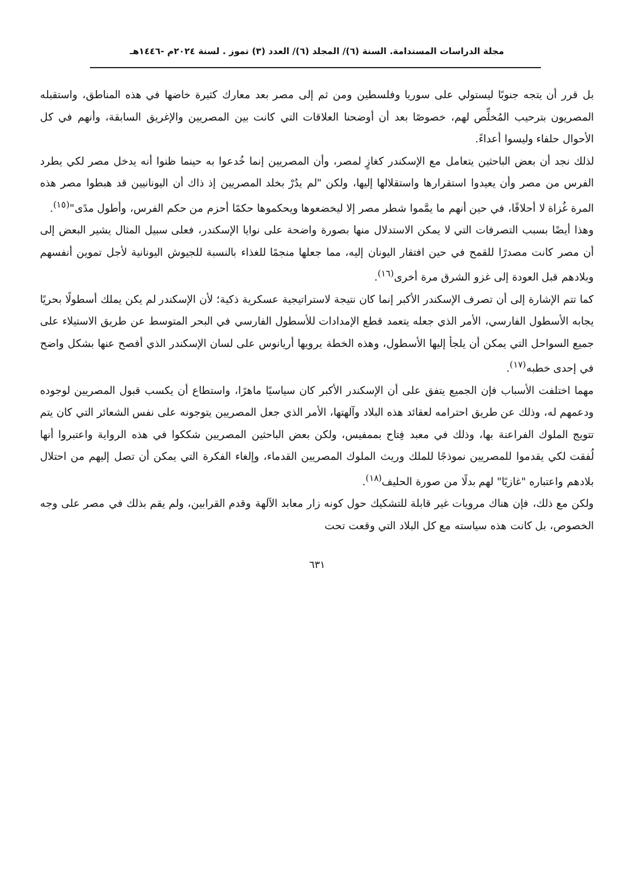مجلة الدراسات المستدامة. السنة (٦)/ المجلد (٦)/ العدد (٣) تموز . لسنة ٢٠٢٤م -١٤٤٦هـ
بل قرر أن يتجه جنوبًا ليستولي على سوريا وفلسطين ومن ثم إلى مصر بعد معارك كثيرة خاضها في هذه المناطق، واستقبله المصريون بترحيب المُخلِّص لهم، خصوصًا بعد أن أوضحنا العلاقات التي كانت بين المصريين والإغريق السابقة، وأنهم في كل الأحوال حلفاء وليسوا أعداءً.
لذلك نجد أن بعض الباحثين يتعامل مع الإسكندر كغازٍ لمصر، وأن المصريين إنما خُدعوا به حينما ظنوا أنه يدخل مصر لكي يطرد الفرس من مصر وأن يعيدوا استقرارها واستقلالها إليها، ولكن "لم يدُرْ بخلد المصريين إذ ذاك أن اليونانيين قد هبطوا مصر هذه المرة غُزاة لا أحلافًا، في حين أنهم ما يمَّموا شطر مصر إلا ليخضعوها ويحكموها حكمًا أحزم من حكم الفرس، وأطول مدًى"<sup>(١٥)</sup>.
وهذا أيضًا بسبب التصرفات التي لا يمكن الاستدلال منها بصورة واضحة على نوايا الإسكندر، فعلى سبيل المثال يشير البعض إلى أن مصر كانت مصدرًا للقمح في حين افتقار اليونان إليه، مما جعلها منجمًا للغذاء بالنسبة للجيوش اليونانية لأجل تموين أنفسهم وبلادهم قبل العودة إلى غزو الشرق مرة أخرى<sup>(١٦)</sup>.
كما تتم الإشارة إلى أن تصرف الإسكندر الأكبر إنما كان نتيجة لاستراتيجية عسكرية ذكية؛ لأن الإسكندر لم يكن يملك أسطولًا بحريًا يجابه الأسطول الفارسي، الأمر الذي جعله يتعمد قطع الإمدادات للأسطول الفارسي في البحر المتوسط عن طريق الاستيلاء على جميع السواحل التي يمكن أن يلجأ إليها الأسطول، وهذه الخطة يرويها أريانوس على لسان الإسكندر الذي أفصح عنها بشكل واضح في إحدى خطبه<sup>(١٧)</sup>.
مهما اختلفت الأسباب فإن الجميع يتفق على أن الإسكندر الأكبر كان سياسيًا ماهرًا، واستطاع أن يكسب قبول المصريين لوجوده ودعمهم له، وذلك عن طريق احترامه لعقائد هذه البلاد وآلهتها، الأمر الذي جعل المصريين يتوجونه على نفس الشعائر التي كان يتم تتويج الملوك الفراعنة بها، وذلك في معبد فِتاح بممفيس، ولكن بعض الباحثين المصريين شككوا في هذه الرواية واعتبروا أنها لُفقت لكي يقدموا للمصريين نموذجًا للملك وريث الملوك المصريين القدماء، وإلغاء الفكرة التي يمكن أن تصل إليهم من احتلال بلادهم واعتباره "غازيًا" لهم بدلًا من صورة الحليف<sup>(١٨)</sup>.
ولكن مع ذلك، فإن هناك مرويات غير قابلة للتشكيك حول كونه زار معابد الآلهة وقدم القرابين، ولم يقم بذلك في مصر على وجه الخصوص، بل كانت هذه سياسته مع كل البلاد التي وقعت تحت
٦٣١